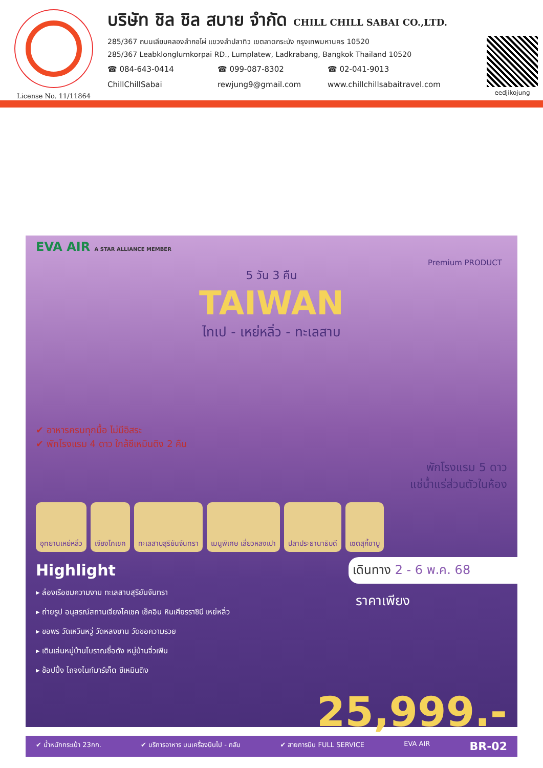License No. 11/11864
บริษัท ชิล ชิล สบาย จำกัด CHILL CHILL SABAI CO.,LTD.
285/367 ถนนเลียบคลองลำกอไผ่ แขวงลำปลาทิว เขตลาดกระบัง กรุงเทพมหานคร 10520
285/367 Leabklonglumkorpai RD., Lumplatew, Ladkrabang, Bangkok Thailand 10520
☎ 084-643-0414 ☎ 099-087-8302 ☎ 02-041-9013
ChillChillSabai rewjung9@gmail.com www.chillchillsabaitravel.com
eedjikojung
EVA AIR A STAR ALLIANCE MEMBER
Premium PRODUCT
5 วัน 3 คืน
TAIWAN
ไทเป - เหย่หลิ่ว - ทะเลสาบ
✔ อาหารครบทุกมื้อ ไม่มีอิสระ
✔ พักโรงแรม 4 ดาว ใกล้ซีเหมินติง 2 คืน
พักโรงแรม 5 ดาว
แช่น้ำแร่ส่วนตัวในห้อง
อุทยานเหย่หลิ่ว
เจียงไคเชค
ทะเลสาบสุริยันจันทรา
เมนูพิเศษ เสี่ยวหลงเปา
ปลาประธานาธิบดี
เซตสุกี้ชาบู
Highlight
▸ ล่องเรือชมความงาม ทะเลสาบสุริยันจันทรา
▸ ถ่ายรูป อนุสรณ์สถานเจียงไคเชค เช็คอิน หินเศียรราชินี เหย่หลิ่ว
▸ ขอพร วัดเหวินหวู่ วัดหลงซาน วัดขอความรวย
▸ เดินเล่นหมู่บ้านโบราณชื่อดัง หมู่บ้านจิ่วเฟิน
▸ ช้อปปิ้ง ไถจงไนท์มาร์เก็ต ซีเหมินติง
เดินทาง 2 - 6 พ.ค. 68
ราคาเพียง
25,999.-
✔ น้ำหนักกระเป๋า 23กก. ✔ บริการอาหาร บนเครื่องบินไป - กลับ ✔ สายการบิน FULL SERVICE EVA AIR BR-02